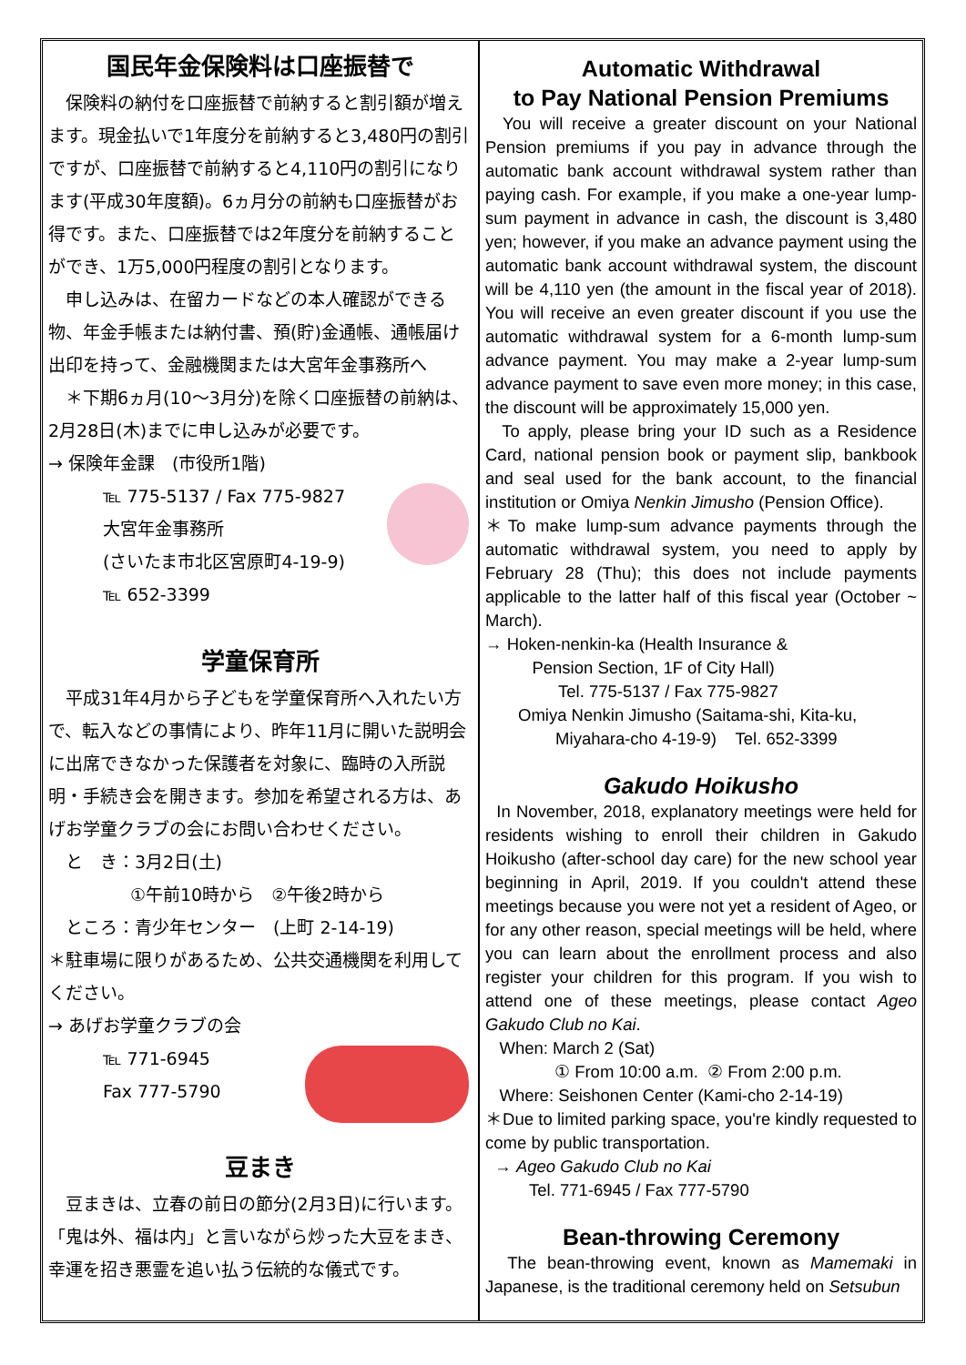国民年金保険料は口座振替で
　保険料の納付を口座振替で前納すると割引額が増えます。現金払いで1年度分を前納すると3,480円の割引ですが、口座振替で前納すると4,110円の割引になります(平成30年度額)。6ヵ月分の前納も口座振替がお得です。また、口座振替では2年度分を前納することができ、1万5,000円程度の割引となります。
　申し込みは、在留カードなどの本人確認ができる物、年金手帳または納付書、預(貯)金通帳、通帳届け出印を持って、金融機関または大宮年金事務所へ
　＊下期6ヵ月(10〜3月分)を除く口座振替の前納は、2月28日(木)までに申し込みが必要です。
→ 保険年金課　(市役所1階)
℡ 775-5137 / Fax 775-9827
大宮年金事務所
(さいたま市北区宮原町4-19-9)
℡ 652-3399
学童保育所
　平成31年4月から子どもを学童保育所へ入れたい方で、転入などの事情により、昨年11月に開いた説明会に出席できなかった保護者を対象に、臨時の入所説明・手続き会を開きます。参加を希望される方は、あげお学童クラブの会にお問い合わせください。
　と　き：3月2日(土)
①午前10時から　②午後2時から
　ところ：青少年センター　(上町 2-14-19)
＊駐車場に限りがあるため、公共交通機関を利用してください。
→ あげお学童クラブの会
℡ 771-6945
Fax 777-5790
豆まき
　豆まきは、立春の前日の節分(2月3日)に行います。「鬼は外、福は内」と言いながら炒った大豆をまき、幸運を招き悪霊を追い払う伝統的な儀式です。
Automatic Withdrawal
to Pay National Pension Premiums
You will receive a greater discount on your National Pension premiums if you pay in advance through the automatic bank account withdrawal system rather than paying cash. For example, if you make a one-year lump-sum payment in advance in cash, the discount is 3,480 yen; however, if you make an advance payment using the automatic bank account withdrawal system, the discount will be 4,110 yen (the amount in the fiscal year of 2018). You will receive an even greater discount if you use the automatic withdrawal system for a 6-month lump-sum advance payment. You may make a 2-year lump-sum advance payment to save even more money; in this case, the discount will be approximately 15,000 yen.
To apply, please bring your ID such as a Residence Card, national pension book or payment slip, bankbook and seal used for the bank account, to the financial institution or Omiya Nenkin Jimusho (Pension Office).
＊To make lump-sum advance payments through the automatic withdrawal system, you need to apply by February 28 (Thu); this does not include payments applicable to the latter half of this fiscal year (October ~ March).
→ Hoken-nenkin-ka (Health Insurance &
Pension Section, 1F of City Hall)
Tel. 775-5137 / Fax 775-9827
Omiya Nenkin Jimusho (Saitama-shi, Kita-ku,
Miyahara-cho 4-19-9) Tel. 652-3399
Gakudo Hoikusho
In November, 2018, explanatory meetings were held for residents wishing to enroll their children in Gakudo Hoikusho (after-school day care) for the new school year beginning in April, 2019. If you couldn't attend these meetings because you were not yet a resident of Ageo, or for any other reason, special meetings will be held, where you can learn about the enrollment process and also register your children for this program. If you wish to attend one of these meetings, please contact Ageo Gakudo Club no Kai.
When: March 2 (Sat)
① From 10:00 a.m. ② From 2:00 p.m.
Where: Seishonen Center (Kami-cho 2-14-19)
＊Due to limited parking space, you're kindly requested to come by public transportation.
→ Ageo Gakudo Club no Kai
Tel. 771-6945 / Fax 777-5790
Bean-throwing Ceremony
The bean-throwing event, known as Mamemaki in Japanese, is the traditional ceremony held on Setsubun